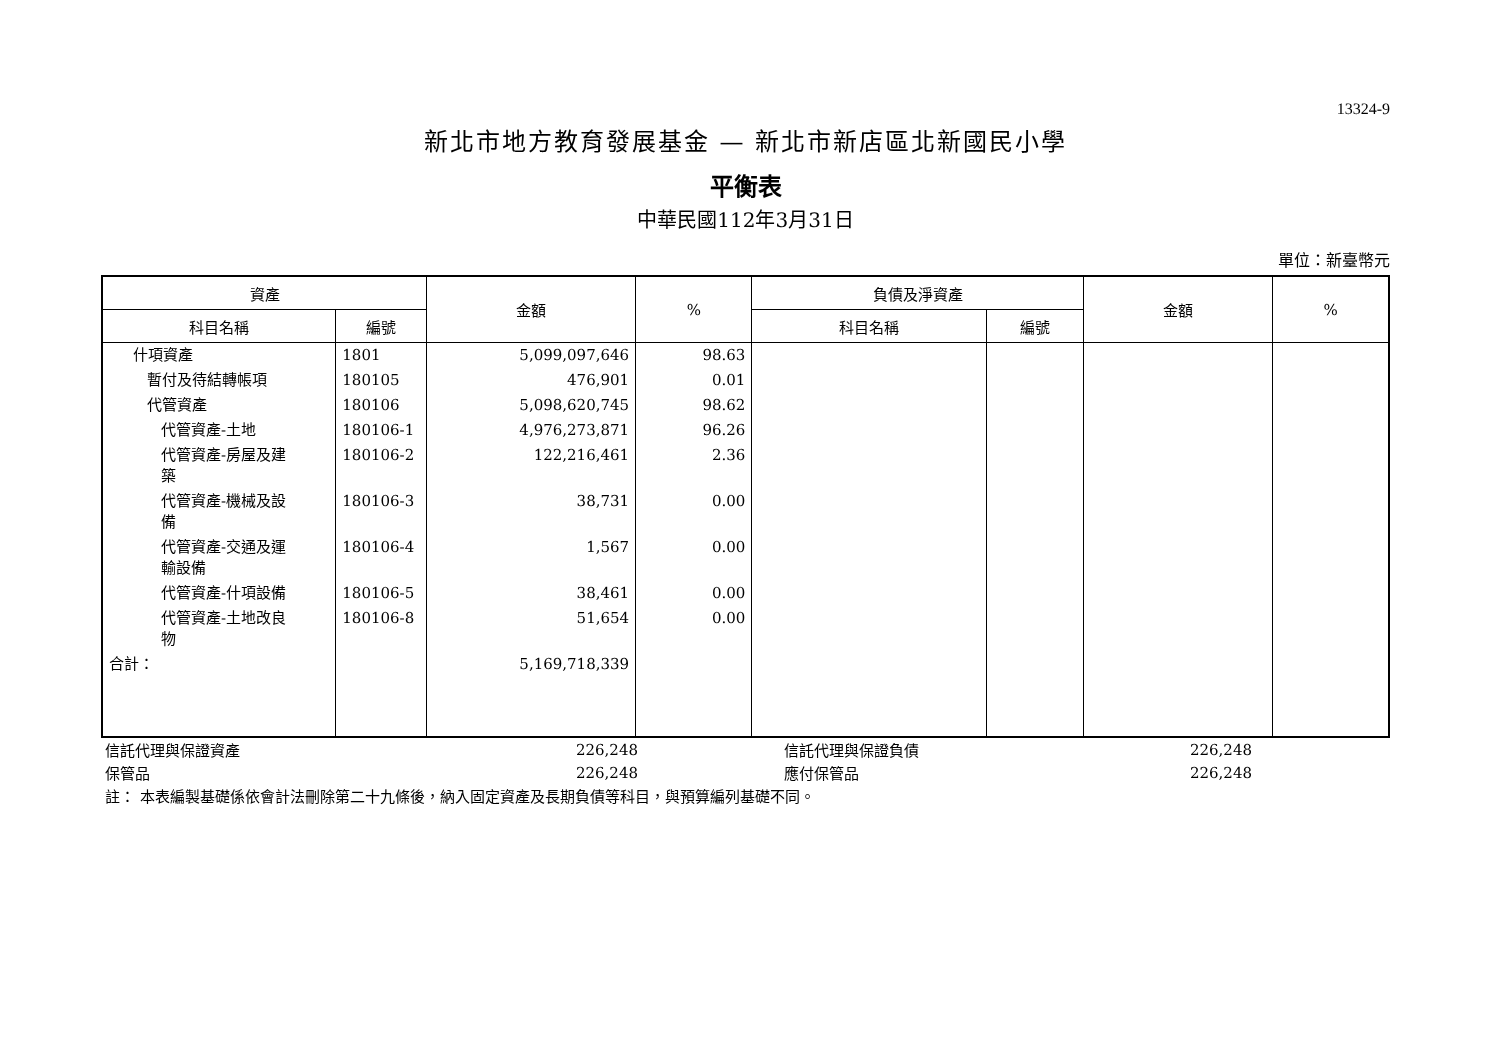13324-9
新北市地方教育發展基金 — 新北市新店區北新國民小學
平衡表
中華民國112年3月31日
單位：新臺幣元
| 資產 | | 金額 | % | 負債及淨資產 | | 金額 | % |
| --- | --- | --- | --- | --- | --- | --- | --- |
| 科目名稱 | 編號 | | | 科目名稱 | 編號 | | |
| 什項資產 | 1801 | 5,099,097,646 | 98.63 | | | | |
| 暫付及待結轉帳項 | 180105 | 476,901 | 0.01 | | | | |
| 代管資產 | 180106 | 5,098,620,745 | 98.62 | | | | |
| 代管資產-土地 | 180106-1 | 4,976,273,871 | 96.26 | | | | |
| 代管資產-房屋及建 築 | 180106-2 | 122,216,461 | 2.36 | | | | |
| 代管資產-機械及設 備 | 180106-3 | 38,731 | 0.00 | | | | |
| 代管資產-交通及運 輸設備 | 180106-4 | 1,567 | 0.00 | | | | |
| 代管資產-什項設備 | 180106-5 | 38,461 | 0.00 | | | | |
| 代管資產-土地改良 物 | 180106-8 | 51,654 | 0.00 | | | | |
| 合計： | | 5,169,718,339 | | | | | |
| 信託代理與保證資產 | 226,248 | | 信託代理與保證負債 | 226,248 | |
| 保管品 | 226,248 | | 應付保管品 | 226,248 | |
| 註： 本表編製基礎係依會計法刪除第二十九條後，納入固定資產及長期負債等科目，與預算編列基礎不同。 | | | | | |